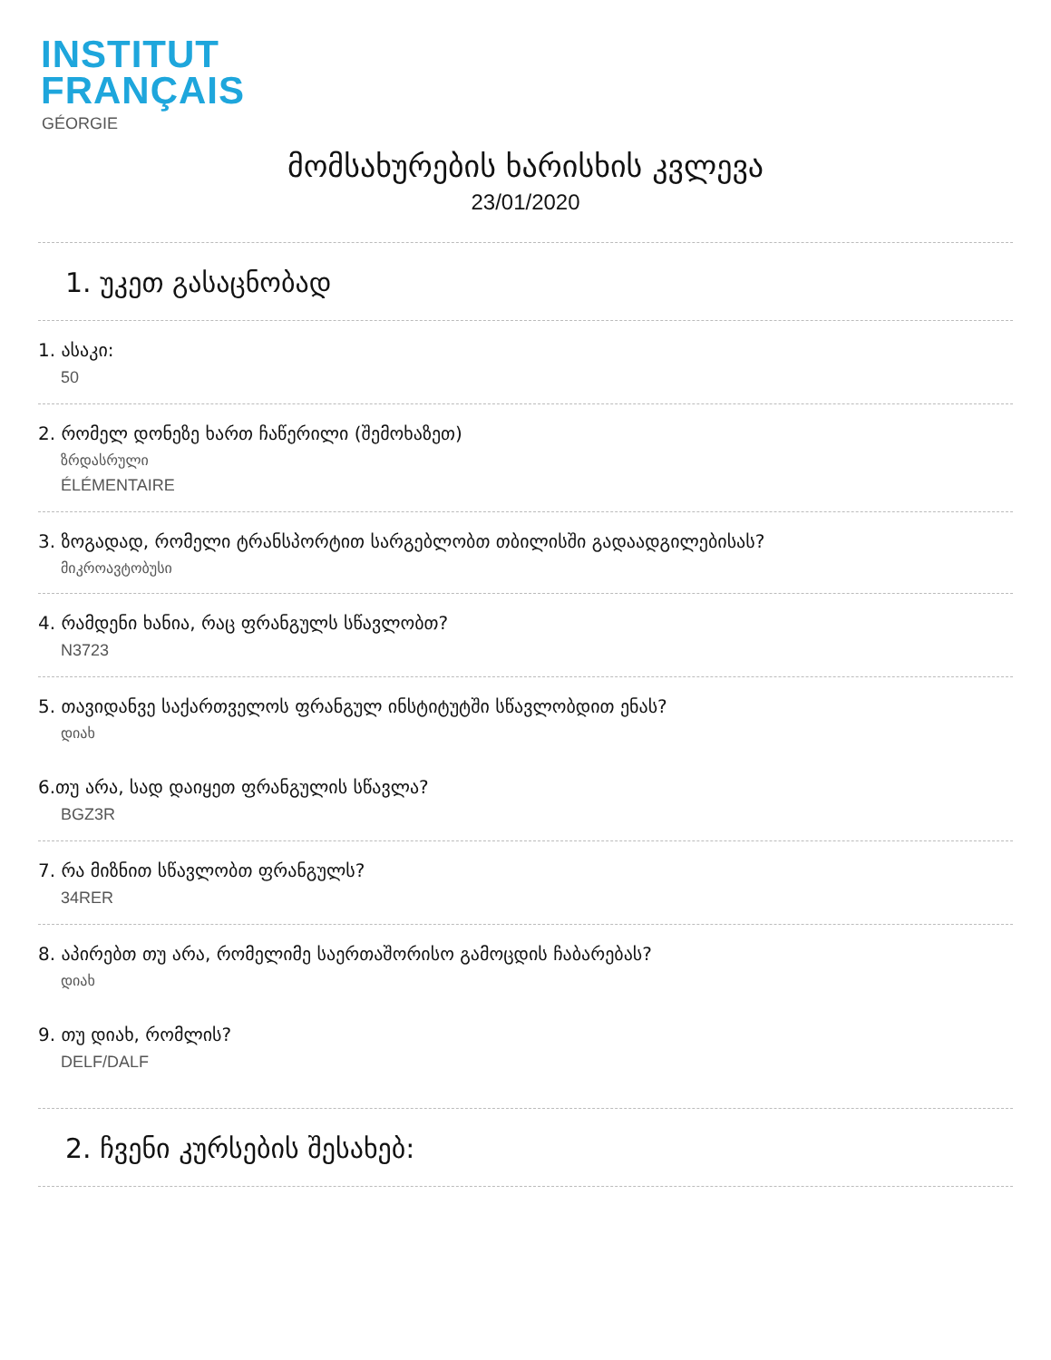INSTITUT
FRANÇAIS
GÉORGIE
მომსახურების ხარისხის კვლევა
23/01/2020
1. უკეთ გასაცნობად
1. ასაკი:
50
2. რომელ დონეზე ხართ ჩაწერილი (შემოხაზეთ)
ზრდასრული
ÉLÉMENTAIRE
3. ზოგადად, რომელი ტრანსპორტით სარგებლობთ თბილისში გადაადგილებისას?
მიკროავტობუსი
4. რამდენი ხანია, რაც ფრანგულს სწავლობთ?
N3723
5. თავიდანვე საქართველოს ფრანგულ ინსტიტუტში სწავლობდით ენას?
დიახ
6.თუ არა, სად დაიყეთ ფრანგულის სწავლა?
BGZ3R
7. რა მიზნით სწავლობთ ფრანგულს?
34RER
8. აპირებთ თუ არა, რომელიმე საერთაშორისო გამოცდის ჩაბარებას?
დიახ
9. თუ დიახ, რომლის?
DELF/DALF
2. ჩვენი კურსების შესახებ: